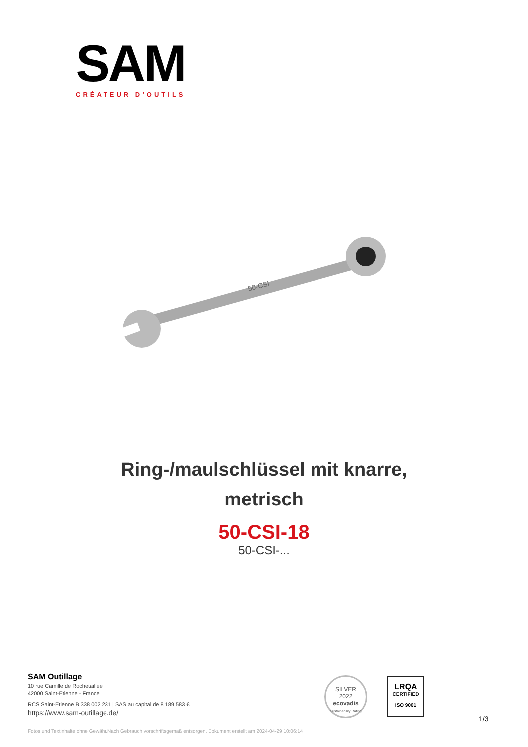SAM
CRÉATEUR D’OUTILS
50-CSI
Ring-/maulschlüssel mit knarre,
metrisch
50-CSI-18
50-CSI-...
SAM Outillage
10 rue Camille de Rochetaillée
42000 Saint-Etienne - France
RCS Saint-Etienne B 338 002 231 | SAS au capital de 8 189 583 €
https://www.sam-outillage.de/
SILVER
2022
ecovadis
Sustainability Rating
LRQA
CERTIFIED
ISO 9001
1/3
Fotos und Textinhalte ohne Gewähr.Nach Gebrauch vorschriftsgemäß entsorgen. Dokument erstellt am 2024-04-29 10:06:14